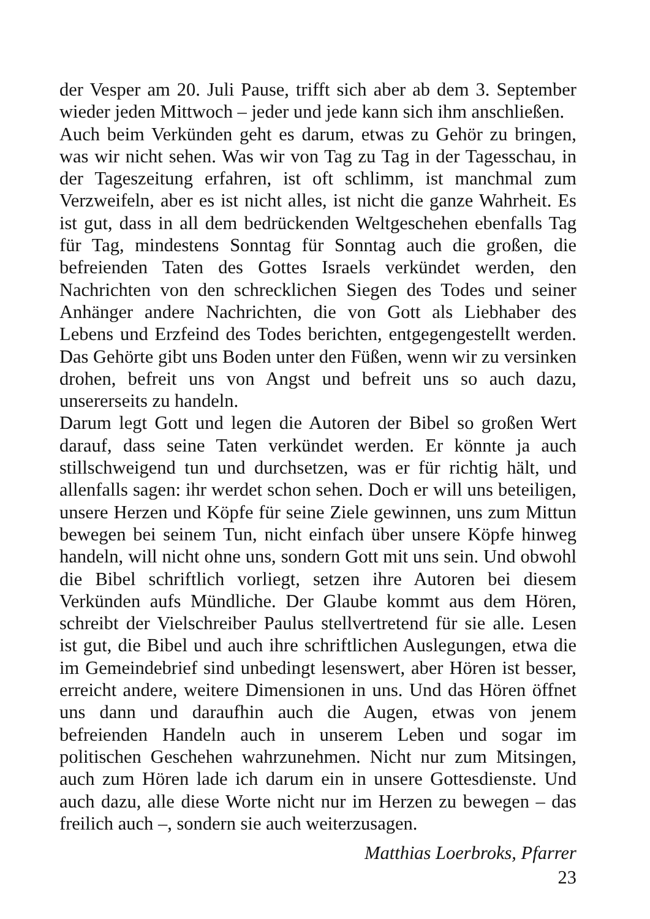der Vesper am 20. Juli Pause, trifft sich aber ab dem 3. September wieder jeden Mittwoch – jeder und jede kann sich ihm anschließen.
Auch beim Verkünden geht es darum, etwas zu Gehör zu bringen, was wir nicht sehen. Was wir von Tag zu Tag in der Tagesschau, in der Tageszeitung erfahren, ist oft schlimm, ist manchmal zum Verzweifeln, aber es ist nicht alles, ist nicht die ganze Wahrheit. Es ist gut, dass in all dem bedrückenden Weltgeschehen ebenfalls Tag für Tag, mindestens Sonntag für Sonntag auch die großen, die befreienden Taten des Gottes Israels verkündet werden, den Nachrichten von den schrecklichen Siegen des Todes und seiner Anhänger andere Nachrichten, die von Gott als Liebhaber des Lebens und Erzfeind des Todes berichten, entgegengestellt werden. Das Gehörte gibt uns Boden unter den Füßen, wenn wir zu versinken drohen, befreit uns von Angst und befreit uns so auch dazu, unsererseits zu handeln.
Darum legt Gott und legen die Autoren der Bibel so großen Wert darauf, dass seine Taten verkündet werden. Er könnte ja auch stillschweigend tun und durchsetzen, was er für richtig hält, und allenfalls sagen: ihr werdet schon sehen. Doch er will uns beteiligen, unsere Herzen und Köpfe für seine Ziele gewinnen, uns zum Mittun bewegen bei seinem Tun, nicht einfach über unsere Köpfe hinweg handeln, will nicht ohne uns, sondern Gott mit uns sein. Und obwohl die Bibel schriftlich vorliegt, setzen ihre Autoren bei diesem Verkünden aufs Mündliche. Der Glaube kommt aus dem Hören, schreibt der Vielschreiber Paulus stellvertretend für sie alle. Lesen ist gut, die Bibel und auch ihre schriftlichen Auslegungen, etwa die im Gemeindebrief sind unbedingt lesenswert, aber Hören ist besser, erreicht andere, weitere Dimensionen in uns. Und das Hören öffnet uns dann und daraufhin auch die Augen, etwas von jenem befreienden Handeln auch in unserem Leben und sogar im politischen Geschehen wahrzunehmen. Nicht nur zum Mitsingen, auch zum Hören lade ich darum ein in unsere Gottesdienste. Und auch dazu, alle diese Worte nicht nur im Herzen zu bewegen – das freilich auch –, sondern sie auch weiterzusagen.
Matthias Loerbroks, Pfarrer
23